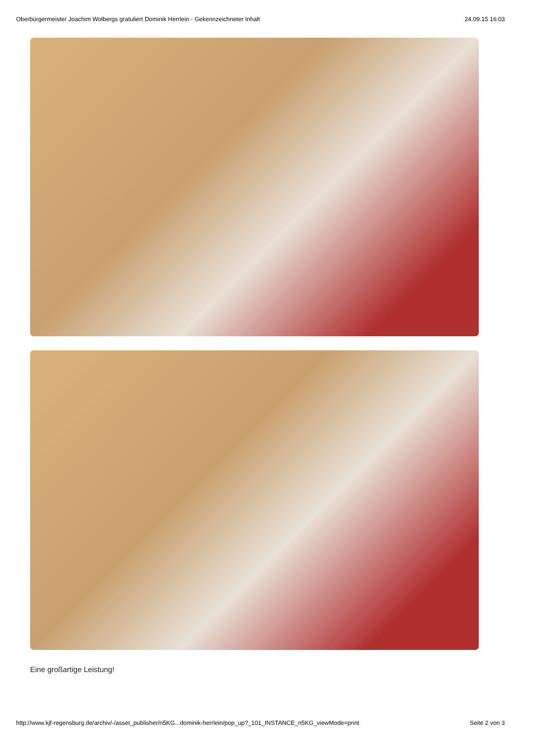Oberbürgermeister Joachim Wolbergs gratuliert Dominik Herrlein - Gekennzeichneter Inhalt 24.09.15 16:03
Eine großartige Leistung!
http://www.kjf-regensburg.de/archiv/-/asset_publisher/n5KG...dominik-herrlein/pop_up?_101_INSTANCE_n5KG_viewMode=print Seite 2 von 3